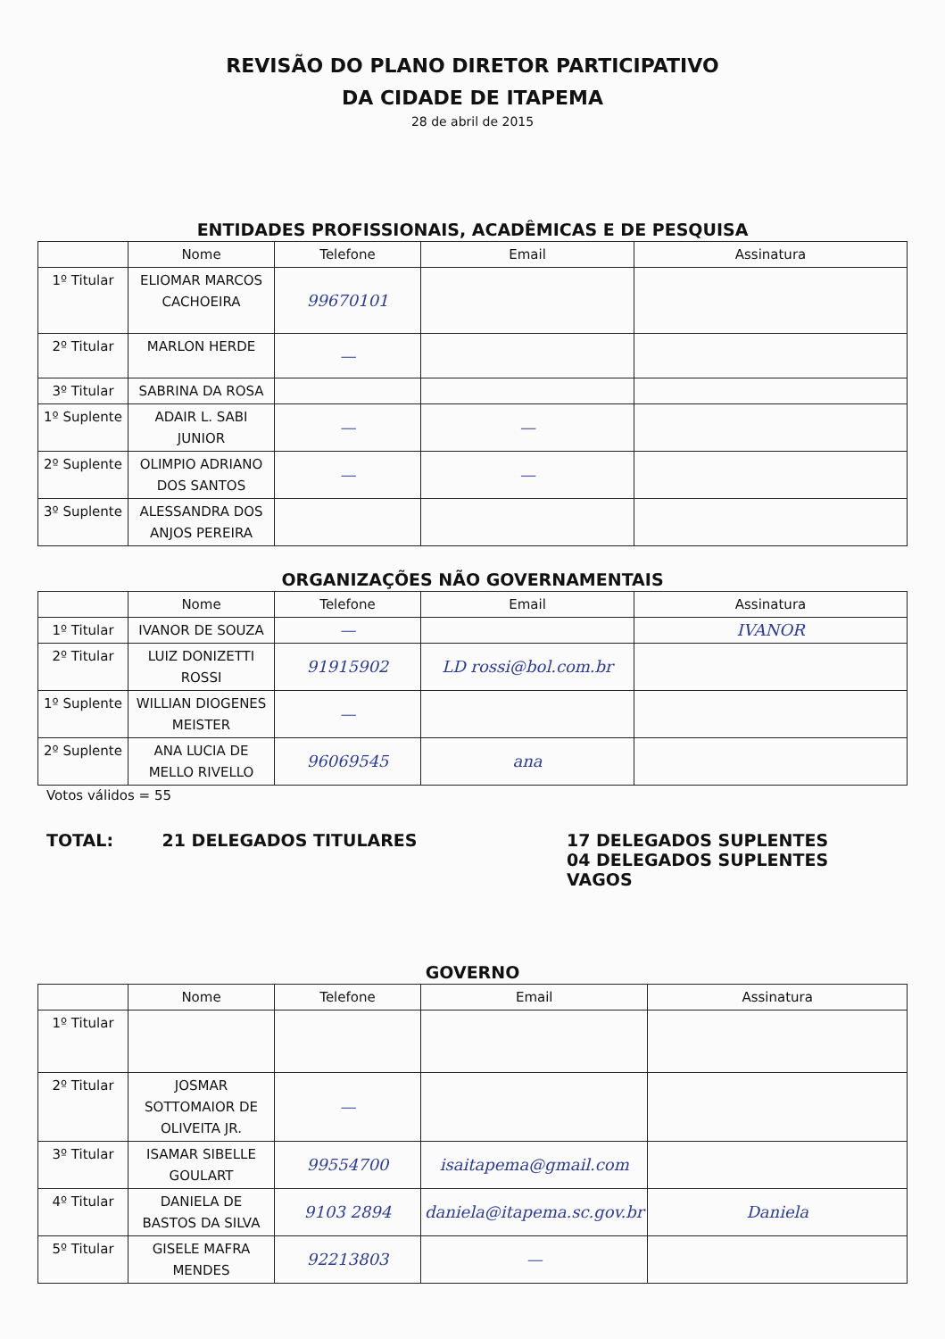REVISÃO DO PLANO DIRETOR PARTICIPATIVO
DA CIDADE DE ITAPEMA
28 de abril de 2015
ENTIDADES PROFISSIONAIS, ACADÊMICAS E DE PESQUISA
| | Nome | Telefone | Email | Assinatura |
| --- | --- | --- | --- | --- |
| 1º Titular | ELIOMAR MARCOS CACHOEIRA | 99670101 | | |
| 2º Titular | MARLON HERDE | — | | |
| 3º Titular | SABRINA DA ROSA | | | |
| 1º Suplente | ADAIR L. SABI JUNIOR | — | — | |
| 2º Suplente | OLIMPIO ADRIANO DOS SANTOS | — | — | |
| 3º Suplente | ALESSANDRA DOS ANJOS PEREIRA | | | |
ORGANIZAÇÕES NÃO GOVERNAMENTAIS
| | Nome | Telefone | Email | Assinatura |
| --- | --- | --- | --- | --- |
| 1º Titular | IVANOR DE SOUZA | — | | IVANOR |
| 2º Titular | LUIZ DONIZETTI ROSSI | 91915902 | LD rossi@bol.com.br | |
| 1º Suplente | WILLIAN DIOGENES MEISTER | — | | |
| 2º Suplente | ANA LUCIA DE MELLO RIVELLO | 96069545 | ana | |
Votos válidos = 55
TOTAL: 21 DELEGADOS TITULARES 17 DELEGADOS SUPLENTES
04 DELEGADOS SUPLENTES VAGOS
GOVERNO
| | Nome | Telefone | Email | Assinatura |
| --- | --- | --- | --- | --- |
| 1º Titular | | | | |
| 2º Titular | JOSMAR SOTTOMAIOR DE OLIVEITA JR. | — | | |
| 3º Titular | ISAMAR SIBELLE GOULART | 99554700 | isaitapema@gmail.com | |
| 4º Titular | DANIELA DE BASTOS DA SILVA | 9103 2894 | daniela@itapema.sc.gov.br | Daniela |
| 5º Titular | GISELE MAFRA MENDES | 92213803 | — | |